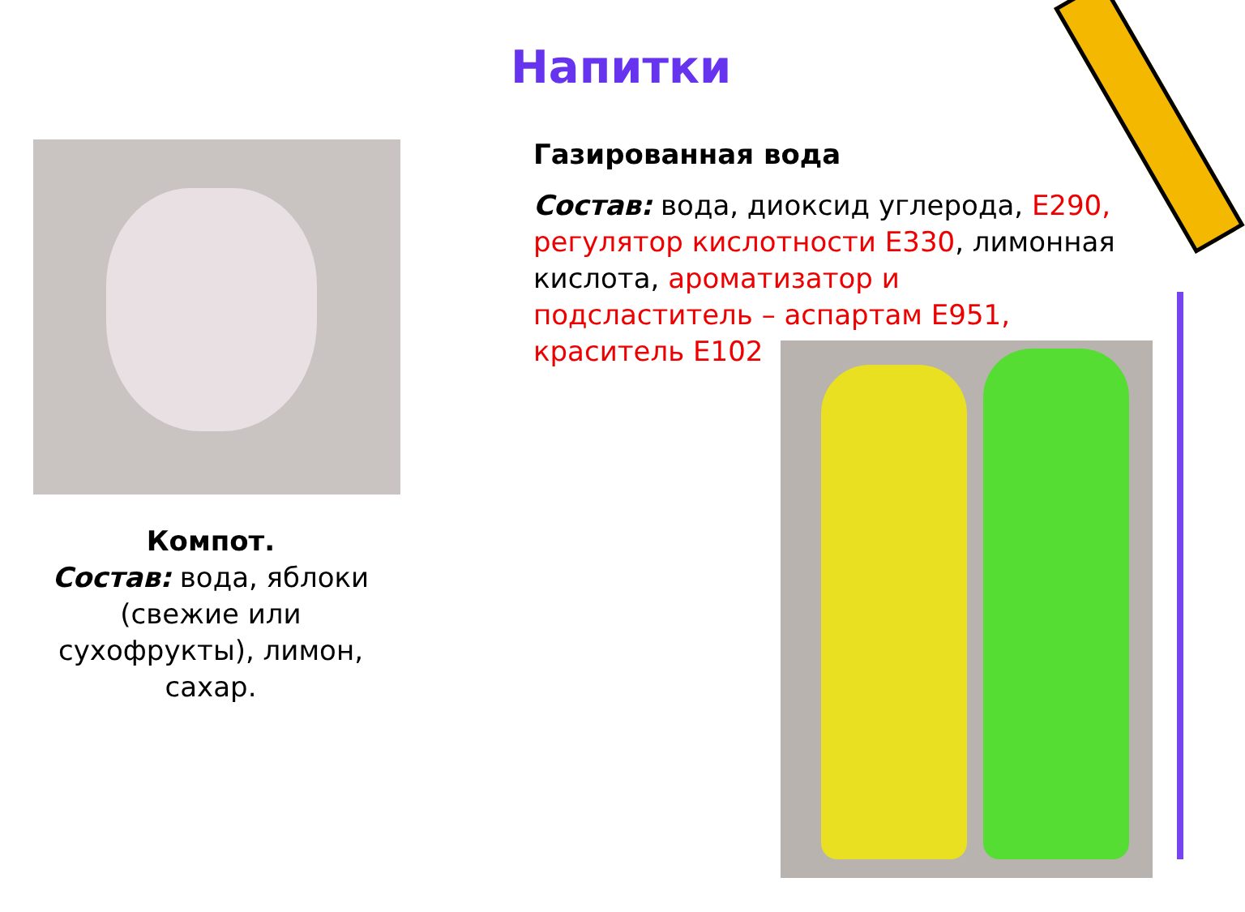Напитки
Компот.
Состав: вода, яблоки (свежие или сухофрукты), лимон, сахар.
Газированная вода
Состав: вода, диоксид углерода, Е290, регулятор кислотности Е330, лимонная кислота, ароматизатор и подсластитель – аспартам Е951, краситель Е102